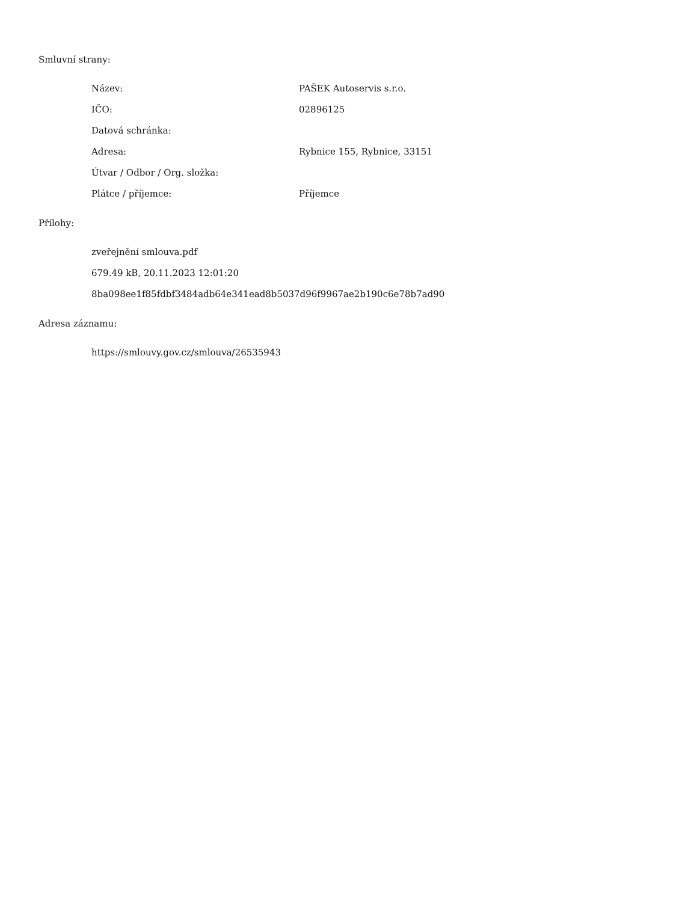Smluvní strany:
| Název: | PAŠEK Autoservis s.r.o. |
| IČO: | 02896125 |
| Datová schránka: | |
| Adresa: | Rybnice 155, Rybnice, 33151 |
| Útvar / Odbor / Org. složka: | |
| Plátce / příjemce: | Příjemce |
Přílohy:
zveřejnění smlouva.pdf
679.49 kB, 20.11.2023 12:01:20
8ba098ee1f85fdbf3484adb64e341ead8b5037d96f9967ae2b190c6e78b7ad90
Adresa záznamu:
https://smlouvy.gov.cz/smlouva/26535943